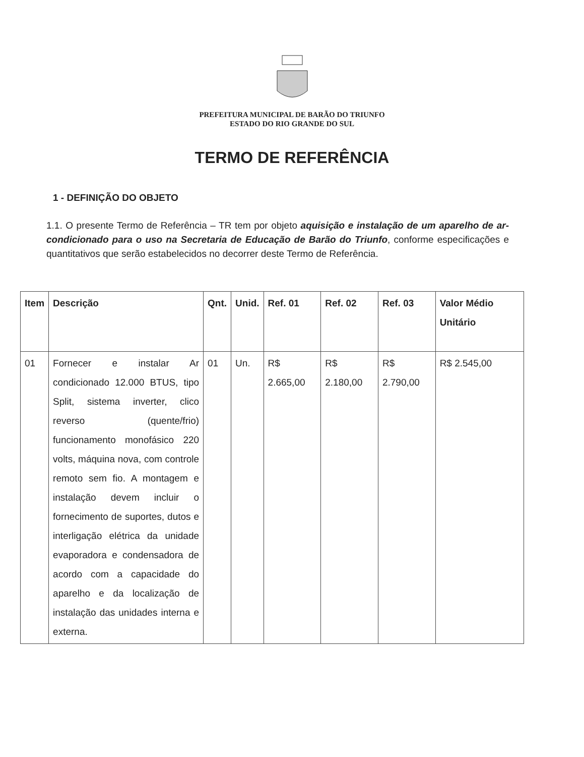PREFEITURA MUNICIPAL DE BARÃO DO TRIUNFO
ESTADO DO RIO GRANDE DO SUL
TERMO DE REFERÊNCIA
1 - DEFINIÇÃO DO OBJETO
1.1. O presente Termo de Referência – TR tem por objeto aquisição e instalação de um aparelho de ar-condicionado para o uso na Secretaria de Educação de Barão do Triunfo, conforme especificações e quantitativos que serão estabelecidos no decorrer deste Termo de Referência.
| Item | Descrição | Qnt. | Unid. | Ref. 01 | Ref. 02 | Ref. 03 | Valor Médio Unitário |
| --- | --- | --- | --- | --- | --- | --- | --- |
| 01 | Fornecer e instalar Ar condicionado 12.000 BTUS, tipo Split, sistema inverter, clico reverso (quente/frio) funcionamento monofásico 220 volts, máquina nova, com controle remoto sem fio. A montagem e instalação devem incluir o fornecimento de suportes, dutos e interligação elétrica da unidade evaporadora e condensadora de acordo com a capacidade do aparelho e da localização de instalação das unidades interna e externa. | 01 | Un. | R$ 2.665,00 | R$ 2.180,00 | R$ 2.790,00 | R$ 2.545,00 |